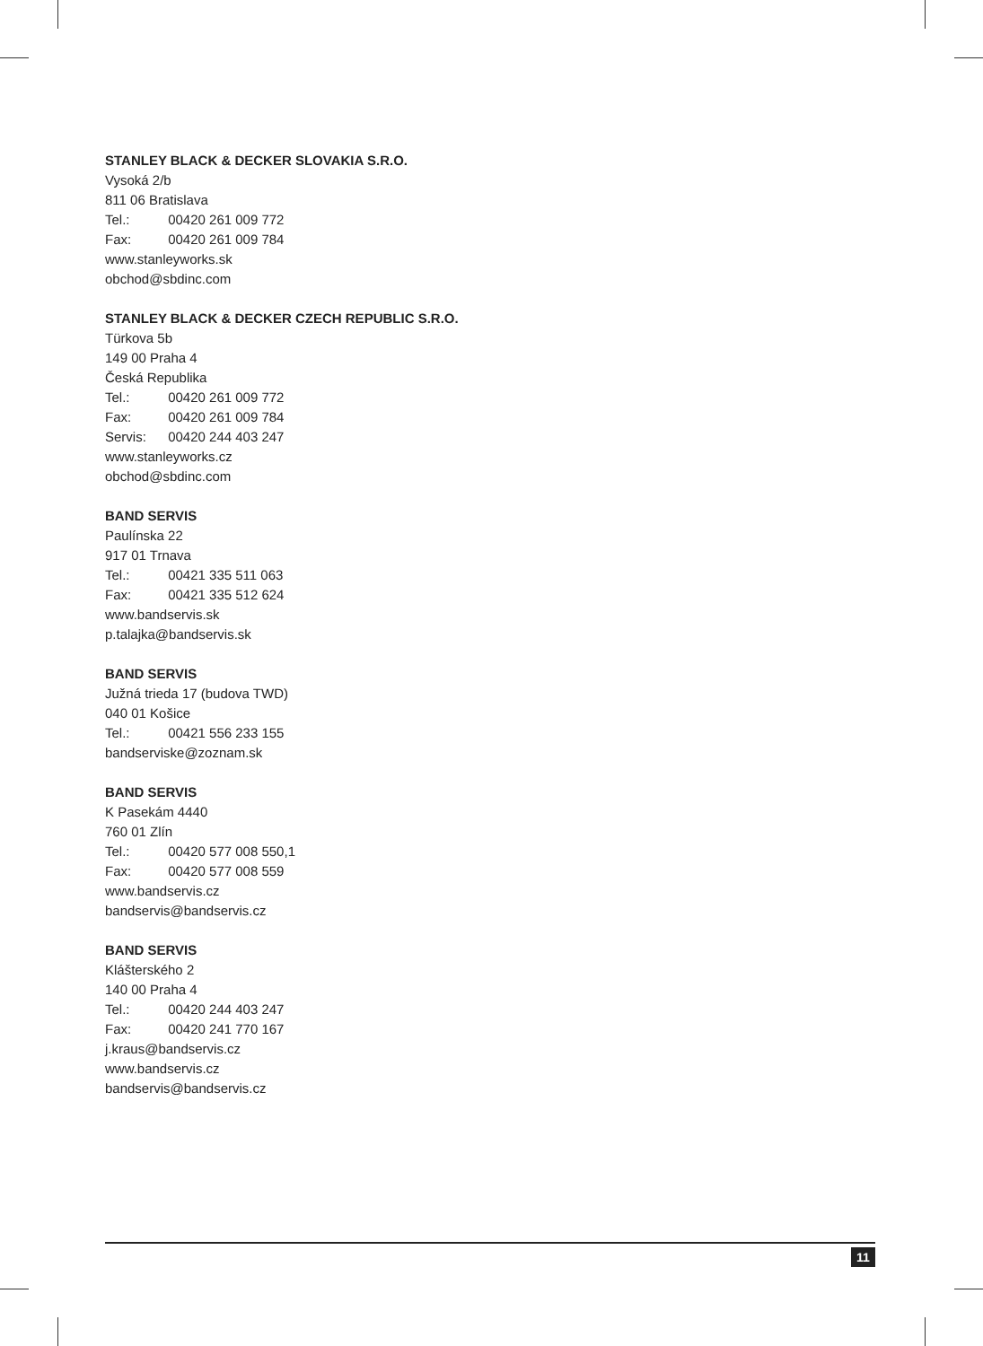STANLEY BLACK & DECKER SLOVAKIA S.R.O.
Vysoká 2/b
811 06 Bratislava
Tel.: 00420 261 009 772
Fax: 00420 261 009 784
www.stanleyworks.sk
obchod@sbdinc.com
STANLEY BLACK & DECKER CZECH REPUBLIC S.R.O.
Türkova 5b
149 00 Praha 4
Česká Republika
Tel.: 00420 261 009 772
Fax: 00420 261 009 784
Servis: 00420 244 403 247
www.stanleyworks.cz
obchod@sbdinc.com
BAND SERVIS
Paulínska 22
917 01 Trnava
Tel.: 00421 335 511 063
Fax: 00421 335 512 624
www.bandservis.sk
p.talajka@bandservis.sk
BAND SERVIS
Južná trieda 17 (budova TWD)
040 01 Košice
Tel.: 00421 556 233 155
bandserviske@zoznam.sk
BAND SERVIS
K Pasekám 4440
760 01 Zlín
Tel.: 00420 577 008 550,1
Fax: 00420 577 008 559
www.bandservis.cz
bandservis@bandservis.cz
BAND SERVIS
Klášterského 2
140 00 Praha 4
Tel.: 00420 244 403 247
Fax: 00420 241 770 167
j.kraus@bandservis.cz
www.bandservis.cz
bandservis@bandservis.cz
11